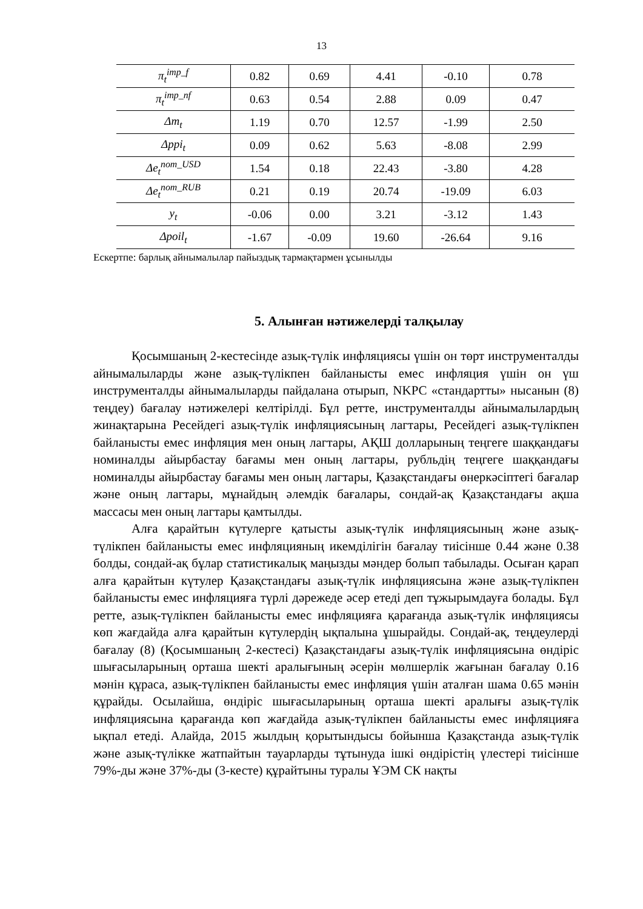13
| π<sub>t</sub><sup>imp_f</sup> | 0.82 | 0.69 | 4.41 | -0.10 | 0.78 |
| π<sub>t</sub><sup>imp_nf</sup> | 0.63 | 0.54 | 2.88 | 0.09 | 0.47 |
| Δm<sub>t</sub> | 1.19 | 0.70 | 12.57 | -1.99 | 2.50 |
| Δppi<sub>t</sub> | 0.09 | 0.62 | 5.63 | -8.08 | 2.99 |
| Δe<sub>t</sub><sup>nom_USD</sup> | 1.54 | 0.18 | 22.43 | -3.80 | 4.28 |
| Δe<sub>t</sub><sup>nom_RUB</sup> | 0.21 | 0.19 | 20.74 | -19.09 | 6.03 |
| y<sub>t</sub> | -0.06 | 0.00 | 3.21 | -3.12 | 1.43 |
| Δpoil<sub>t</sub> | -1.67 | -0.09 | 19.60 | -26.64 | 9.16 |
Ескертпе: барлық айнымалылар пайыздық тармақтармен ұсынылды
5. Алынған нәтижелерді талқылау
Қосымшаның 2-кестесінде азық-түлік инфляциясы үшін он төрт инструменталды айнымалыларды және азық-түлікпен байланысты емес инфляция үшін он үш инструменталды айнымалыларды пайдалана отырып, NKPC «стандартты» нысанын (8) теңдеу) бағалау нәтижелері келтірілді. Бұл ретте, инструменталды айнымалылардың жинақтарына Ресейдегі азық-түлік инфляциясының лагтары, Ресейдегі азық-түлікпен байланысты емес инфляция мен оның лагтары, АҚШ долларының теңгеге шаққандағы номиналды айырбастау бағамы мен оның лагтары, рубльдің теңгеге шаққандағы номиналды айырбастау бағамы мен оның лагтары, Қазақстандағы өнеркәсіптегі бағалар және оның лагтары, мұнайдың әлемдік бағалары, сондай-ақ Қазақстандағы ақша массасы мен оның лагтары қамтылды.
Алға қарайтын күтулерге қатысты азық-түлік инфляциясының және азық-түлікпен байланысты емес инфляцияның икемділігін бағалау тиісінше 0.44 және 0.38 болды, сондай-ақ бұлар статистикалық маңызды мәндер болып табылады. Осыған қарап алға қарайтын күтулер Қазақстандағы азық-түлік инфляциясына және азық-түлікпен байланысты емес инфляцияға түрлі дәрежеде әсер етеді деп тұжырымдауға болады. Бұл ретте, азық-түлікпен байланысты емес инфляцияға қарағанда азық-түлік инфляциясы көп жағдайда алға қарайтын күтулердің ықпалына ұшырайды. Сондай-ақ, теңдеулерді бағалау (8) (Қосымшаның 2-кестесі) Қазақстандағы азық-түлік инфляциясына өндіріс шығасыларының орташа шекті аралығының әсерін мөлшерлік жағынан бағалау 0.16 мәнін құраса, азық-түлікпен байланысты емес инфляция үшін аталған шама 0.65 мәнін құрайды. Осылайша, өндіріс шығасыларының орташа шекті аралығы азық-түлік инфляциясына қарағанда көп жағдайда азық-түлікпен байланысты емес инфляцияға ықпал етеді. Алайда, 2015 жылдың қорытындысы бойынша Қазақстанда азық-түлік және азық-түлікке жатпайтын тауарларды тұтынуда ішкі өндірістің үлестері тиісінше 79%-ды және 37%-ды (3-кесте) құрайтыны туралы ҰЭМ СК нақты